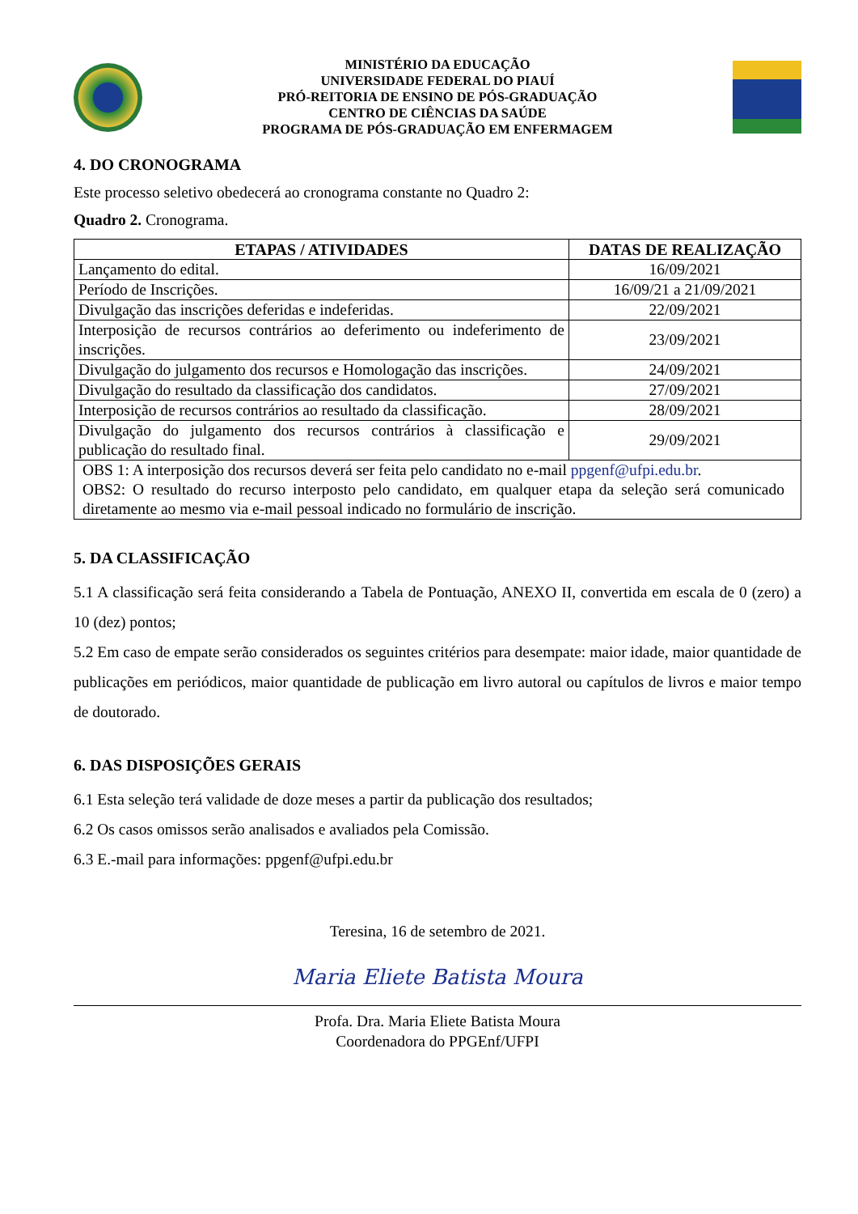MINISTÉRIO DA EDUCAÇÃO
UNIVERSIDADE FEDERAL DO PIAUÍ
PRÓ-REITORIA DE ENSINO DE PÓS-GRADUAÇÃO
CENTRO DE CIÊNCIAS DA SAÚDE
PROGRAMA DE PÓS-GRADUAÇÃO EM ENFERMAGEM
4. DO CRONOGRAMA
Este processo seletivo obedecerá ao cronograma constante no Quadro 2:
Quadro 2. Cronograma.
| ETAPAS / ATIVIDADES | DATAS DE REALIZAÇÃO |
| --- | --- |
| Lançamento do edital. | 16/09/2021 |
| Período de Inscrições. | 16/09/21 a 21/09/2021 |
| Divulgação das inscrições deferidas e indeferidas. | 22/09/2021 |
| Interposição de recursos contrários ao deferimento ou indeferimento de inscrições. | 23/09/2021 |
| Divulgação do julgamento dos recursos e Homologação das inscrições. | 24/09/2021 |
| Divulgação do resultado da classificação dos candidatos. | 27/09/2021 |
| Interposição de recursos contrários ao resultado da classificação. | 28/09/2021 |
| Divulgação do julgamento dos recursos contrários à classificação e publicação do resultado final. | 29/09/2021 |
| OBS 1: A interposição dos recursos deverá ser feita pelo candidato no e-mail ppgenf@ufpi.edu.br . OBS2: O resultado do recurso interposto pelo candidato, em qualquer etapa da seleção será comunicado diretamente ao mesmo via e-mail pessoal indicado no formulário de inscrição. | |
5. DA CLASSIFICAÇÃO
5.1 A classificação será feita considerando a Tabela de Pontuação, ANEXO II, convertida em escala de 0 (zero) a 10 (dez) pontos;
5.2 Em caso de empate serão considerados os seguintes critérios para desempate: maior idade, maior quantidade de publicações em periódicos, maior quantidade de publicação em livro autoral ou capítulos de livros e maior tempo de doutorado.
6. DAS DISPOSIÇÕES GERAIS
6.1 Esta seleção terá validade de doze meses a partir da publicação dos resultados;
6.2 Os casos omissos serão analisados e avaliados pela Comissão.
6.3 E.-mail para informações: ppgenf@ufpi.edu.br
Teresina, 16 de setembro de 2021.
Maria Eliete Batista Moura
Profa. Dra. Maria Eliete Batista Moura
Coordenadora do PPGEnf/UFPI